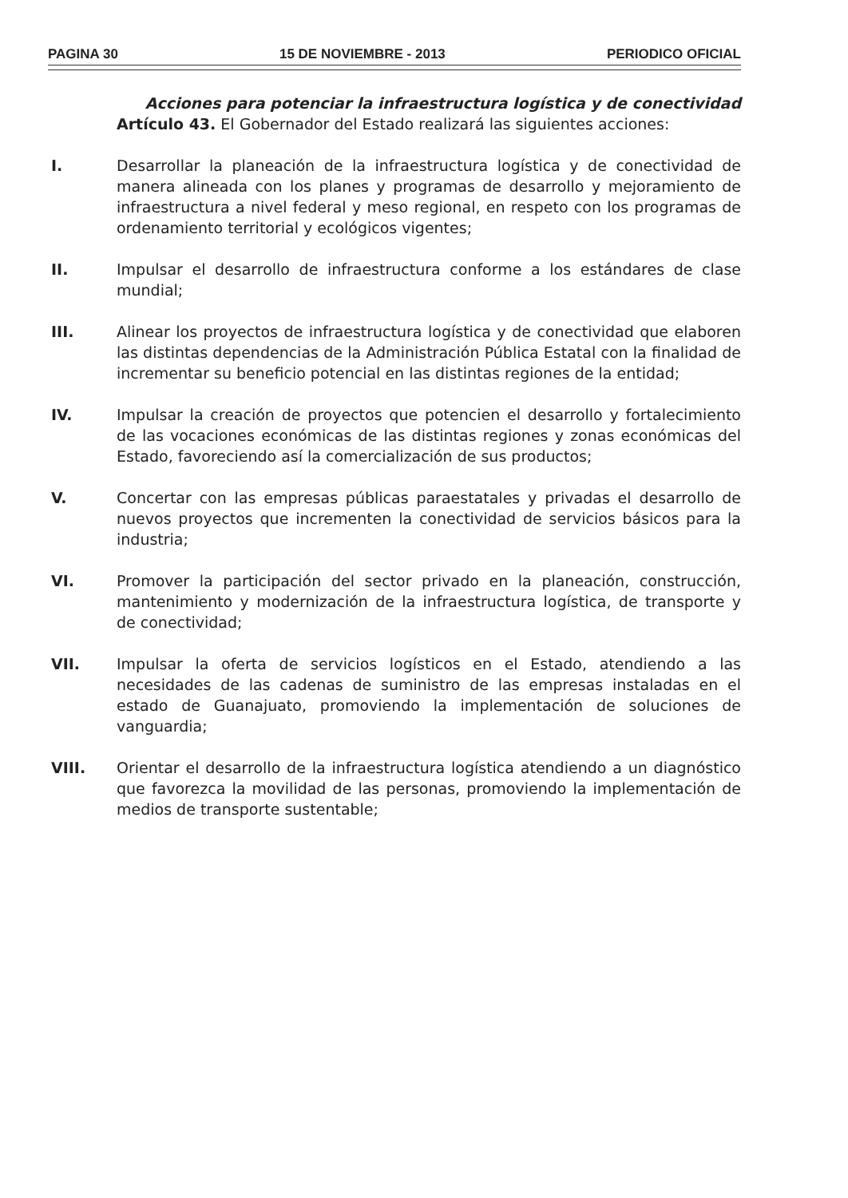PAGINA 30 15 DE NOVIEMBRE - 2013 PERIODICO OFICIAL
Acciones para potenciar la infraestructura logística y de conectividad
Artículo 43. El Gobernador del Estado realizará las siguientes acciones:
I. Desarrollar la planeación de la infraestructura logística y de conectividad de manera alineada con los planes y programas de desarrollo y mejoramiento de infraestructura a nivel federal y meso regional, en respeto con los programas de ordenamiento territorial y ecológicos vigentes;
II. Impulsar el desarrollo de infraestructura conforme a los estándares de clase mundial;
III. Alinear los proyectos de infraestructura logística y de conectividad que elaboren las distintas dependencias de la Administración Pública Estatal con la finalidad de incrementar su beneficio potencial en las distintas regiones de la entidad;
IV. Impulsar la creación de proyectos que potencien el desarrollo y fortalecimiento de las vocaciones económicas de las distintas regiones y zonas económicas del Estado, favoreciendo así la comercialización de sus productos;
V. Concertar con las empresas públicas paraestatales y privadas el desarrollo de nuevos proyectos que incrementen la conectividad de servicios básicos para la industria;
VI. Promover la participación del sector privado en la planeación, construcción, mantenimiento y modernización de la infraestructura logística, de transporte y de conectividad;
VII. Impulsar la oferta de servicios logísticos en el Estado, atendiendo a las necesidades de las cadenas de suministro de las empresas instaladas en el estado de Guanajuato, promoviendo la implementación de soluciones de vanguardia;
VIII. Orientar el desarrollo de la infraestructura logística atendiendo a un diagnóstico que favorezca la movilidad de las personas, promoviendo la implementación de medios de transporte sustentable;